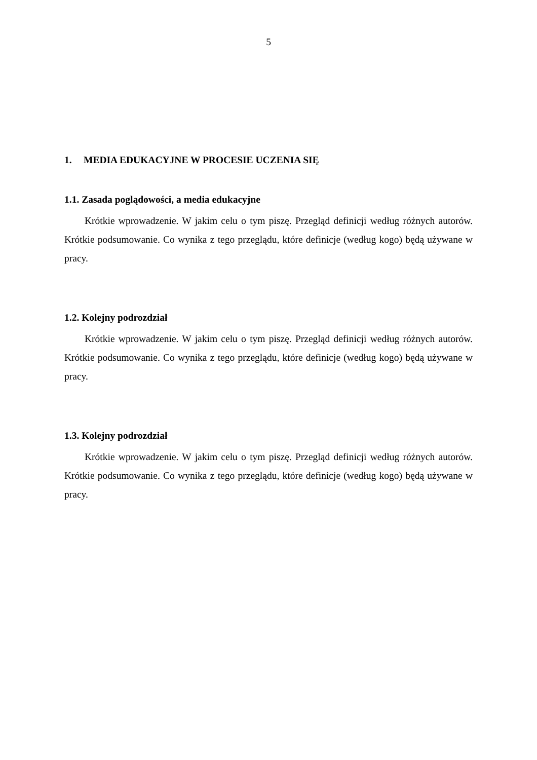5
1. MEDIA EDUKACYJNE W PROCESIE UCZENIA SIĘ
1.1. Zasada poglądowości, a media edukacyjne
Krótkie wprowadzenie. W jakim celu o tym piszę. Przegląd definicji według różnych autorów. Krótkie podsumowanie. Co wynika z tego przeglądu, które definicje (według kogo) będą używane w pracy.
1.2. Kolejny podrozdział
Krótkie wprowadzenie. W jakim celu o tym piszę. Przegląd definicji według różnych autorów. Krótkie podsumowanie. Co wynika z tego przeglądu, które definicje (według kogo) będą używane w pracy.
1.3. Kolejny podrozdział
Krótkie wprowadzenie. W jakim celu o tym piszę. Przegląd definicji według różnych autorów. Krótkie podsumowanie. Co wynika z tego przeglądu, które definicje (według kogo) będą używane w pracy.